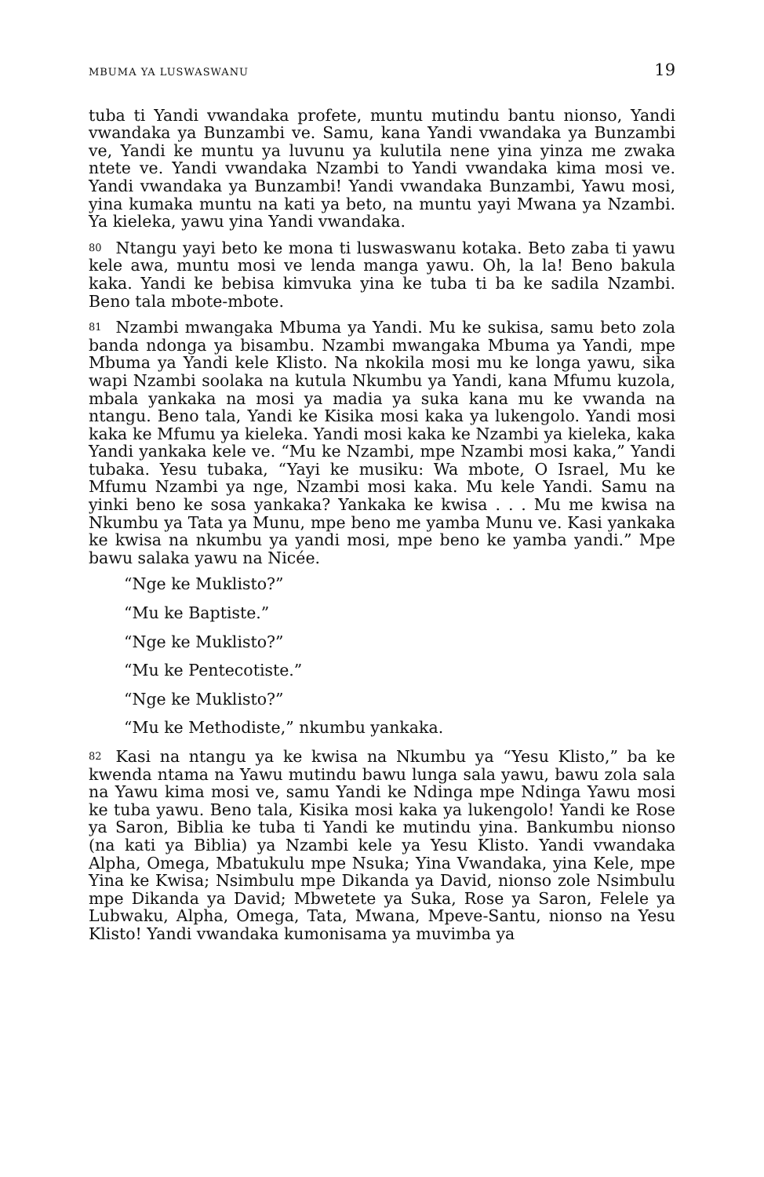MBUMA YA LUSWASWANU 19
tuba ti Yandi vwandaka profete, muntu mutindu bantu nionso, Yandi vwandaka ya Bunzambi ve. Samu, kana Yandi vwandaka ya Bunzambi ve, Yandi ke muntu ya luvunu ya kulutila nene yina yinza me zwaka ntete ve. Yandi vwandaka Nzambi to Yandi vwandaka kima mosi ve. Yandi vwandaka ya Bunzambi! Yandi vwandaka Bunzambi, Yawu mosi, yina kumaka muntu na kati ya beto, na muntu yayi Mwana ya Nzambi. Ya kieleka, yawu yina Yandi vwandaka.
80 Ntangu yayi beto ke mona ti luswaswanu kotaka. Beto zaba ti yawu kele awa, muntu mosi ve lenda manga yawu. Oh, la la! Beno bakula kaka. Yandi ke bebisa kimvuka yina ke tuba ti ba ke sadila Nzambi. Beno tala mbote-mbote.
81 Nzambi mwangaka Mbuma ya Yandi. Mu ke sukisa, samu beto zola banda ndonga ya bisambu. Nzambi mwangaka Mbuma ya Yandi, mpe Mbuma ya Yandi kele Klisto. Na nkokila mosi mu ke longa yawu, sika wapi Nzambi soolaka na kutula Nkumbu ya Yandi, kana Mfumu kuzola, mbala yankaka na mosi ya madia ya suka kana mu ke vwanda na ntangu. Beno tala, Yandi ke Kisika mosi kaka ya lukengolo. Yandi mosi kaka ke Mfumu ya kieleka. Yandi mosi kaka ke Nzambi ya kieleka, kaka Yandi yankaka kele ve. “Mu ke Nzambi, mpe Nzambi mosi kaka,” Yandi tubaka. Yesu tubaka, “Yayi ke musiku: Wa mbote, O Israel, Mu ke Mfumu Nzambi ya nge, Nzambi mosi kaka. Mu kele Yandi. Samu na yinki beno ke sosa yankaka? Yankaka ke kwisa . . . Mu me kwisa na Nkumbu ya Tata ya Munu, mpe beno me yamba Munu ve. Kasi yankaka ke kwisa na nkumbu ya yandi mosi, mpe beno ke yamba yandi.” Mpe bawu salaka yawu na Nicée.
“Nge ke Muklisto?”
“Mu ke Baptiste.”
“Nge ke Muklisto?”
“Mu ke Pentecotiste.”
“Nge ke Muklisto?”
“Mu ke Methodiste,” nkumbu yankaka.
82 Kasi na ntangu ya ke kwisa na Nkumbu ya “Yesu Klisto,” ba ke kwenda ntama na Yawu mutindu bawu lunga sala yawu, bawu zola sala na Yawu kima mosi ve, samu Yandi ke Ndinga mpe Ndinga Yawu mosi ke tuba yawu. Beno tala, Kisika mosi kaka ya lukengolo! Yandi ke Rose ya Saron, Biblia ke tuba ti Yandi ke mutindu yina. Bankumbu nionso (na kati ya Biblia) ya Nzambi kele ya Yesu Klisto. Yandi vwandaka Alpha, Omega, Mbatukulu mpe Nsuka; Yina Vwandaka, yina Kele, mpe Yina ke Kwisa; Nsimbulu mpe Dikanda ya David, nionso zole Nsimbulu mpe Dikanda ya David; Mbwetete ya Suka, Rose ya Saron, Felele ya Lubwaku, Alpha, Omega, Tata, Mwana, Mpeve-Santu, nionso na Yesu Klisto! Yandi vwandaka kumonisama ya muvimba ya